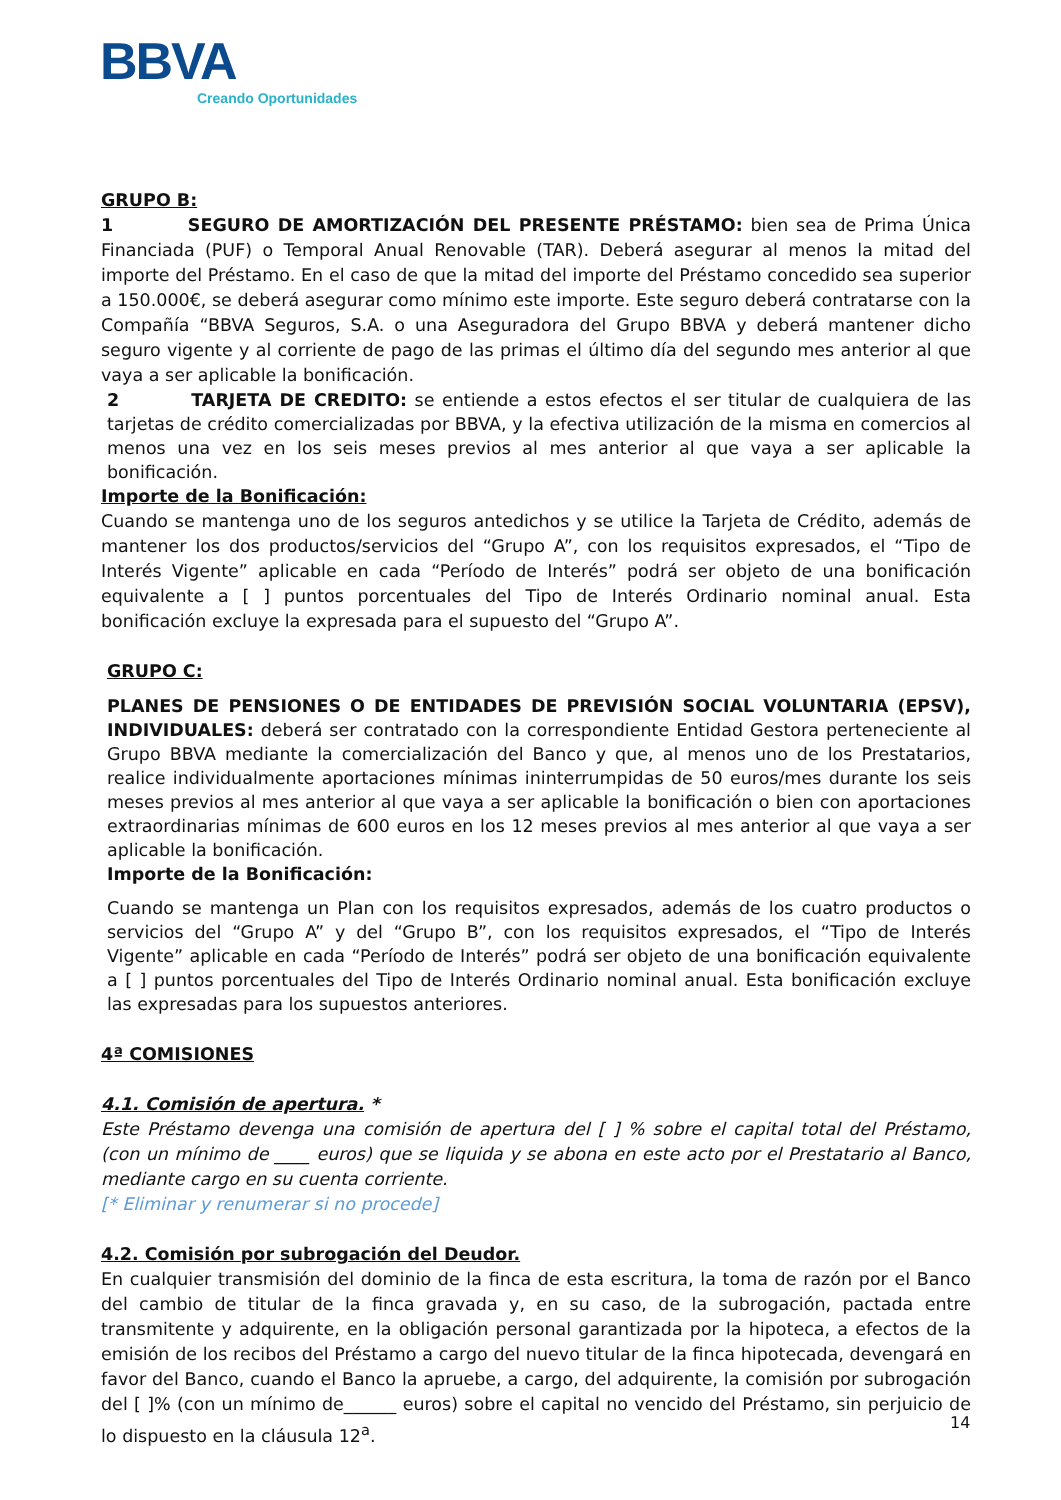BBVA
Creando Oportunidades
GRUPO B:
1 SEGURO DE AMORTIZACIÓN DEL PRESENTE PRÉSTAMO: bien sea de Prima Única Financiada (PUF) o Temporal Anual Renovable (TAR). Deberá asegurar al menos la mitad del importe del Préstamo. En el caso de que la mitad del importe del Préstamo concedido sea superior a 150.000€, se deberá asegurar como mínimo este importe. Este seguro deberá contratarse con la Compañía “BBVA Seguros, S.A. o una Aseguradora del Grupo BBVA y deberá mantener dicho seguro vigente y al corriente de pago de las primas el último día del segundo mes anterior al que vaya a ser aplicable la bonificación.
2 TARJETA DE CREDITO: se entiende a estos efectos el ser titular de cualquiera de las tarjetas de crédito comercializadas por BBVA, y la efectiva utilización de la misma en comercios al menos una vez en los seis meses previos al mes anterior al que vaya a ser aplicable la bonificación.
Importe de la Bonificación:
Cuando se mantenga uno de los seguros antedichos y se utilice la Tarjeta de Crédito, además de mantener los dos productos/servicios del “Grupo A”, con los requisitos expresados, el “Tipo de Interés Vigente” aplicable en cada “Período de Interés” podrá ser objeto de una bonificación equivalente a [ ] puntos porcentuales del Tipo de Interés Ordinario nominal anual. Esta bonificación excluye la expresada para el supuesto del “Grupo A”.
GRUPO C:
PLANES DE PENSIONES O DE ENTIDADES DE PREVISIÓN SOCIAL VOLUNTARIA (EPSV), INDIVIDUALES: deberá ser contratado con la correspondiente Entidad Gestora perteneciente al Grupo BBVA mediante la comercialización del Banco y que, al menos uno de los Prestatarios, realice individualmente aportaciones mínimas ininterrumpidas de 50 euros/mes durante los seis meses previos al mes anterior al que vaya a ser aplicable la bonificación o bien con aportaciones extraordinarias mínimas de 600 euros en los 12 meses previos al mes anterior al que vaya a ser aplicable la bonificación.
Importe de la Bonificación:
Cuando se mantenga un Plan con los requisitos expresados, además de los cuatro productos o servicios del “Grupo A” y del “Grupo B”, con los requisitos expresados, el “Tipo de Interés Vigente” aplicable en cada “Período de Interés” podrá ser objeto de una bonificación equivalente a [ ] puntos porcentuales del Tipo de Interés Ordinario nominal anual. Esta bonificación excluye las expresadas para los supuestos anteriores.
4ª COMISIONES
4.1. Comisión de apertura. *
Este Préstamo devenga una comisión de apertura del [ ] % sobre el capital total del Préstamo, (con un mínimo de ____ euros) que se liquida y se abona en este acto por el Prestatario al Banco, mediante cargo en su cuenta corriente.
[* Eliminar y renumerar si no procede]
4.2. Comisión por subrogación del Deudor.
En cualquier transmisión del dominio de la finca de esta escritura, la toma de razón por el Banco del cambio de titular de la finca gravada y, en su caso, de la subrogación, pactada entre transmitente y adquirente, en la obligación personal garantizada por la hipoteca, a efectos de la emisión de los recibos del Préstamo a cargo del nuevo titular de la finca hipotecada, devengará en favor del Banco, cuando el Banco la apruebe, a cargo, del adquirente, la comisión por subrogación del [ ]% (con un mínimo de______ euros) sobre el capital no vencido del Préstamo, sin perjuicio de lo dispuesto en la cláusula 12<sup>a</sup>.
14